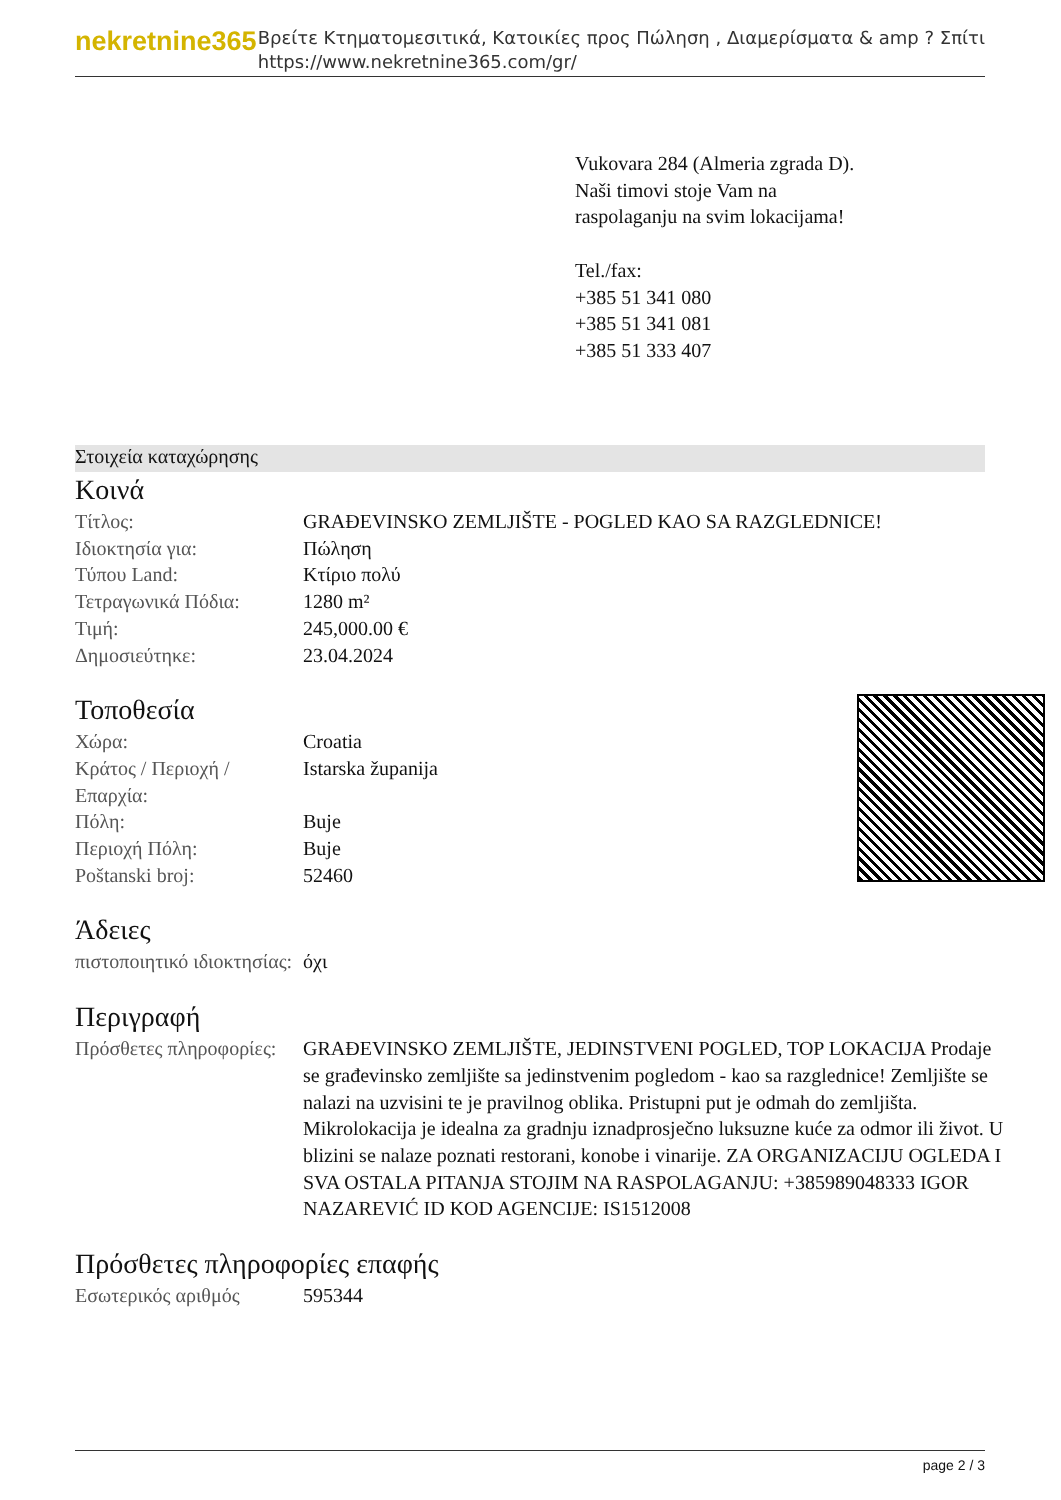nekretnine365
Βρείτε Κτηματομεσιτικά, Κατοικίες προς Πώληση , Διαμερίσματα & amp ? Σπίτι
https://www.nekretnine365.com/gr/
Vukovara 284 (Almeria zgrada D).
Naši timovi stoje Vam na raspolaganju na svim lokacijama!
Tel./fax:
+385 51 341 080
+385 51 341 081
+385 51 333 407
Στοιχεία καταχώρησης
Κοινά
| Τίτλος: | GRAĐEVINSKO ZEMLJIŠTE - POGLED KAO SA RAZGLEDNICE! |
| Ιδιοκτησία για: | Πώληση |
| Τύπου Land: | Κτίριο πολύ |
| Τετραγωνικά Πόδια: | 1280 m² |
| Τιμή: | 245,000.00 € |
| Δημοσιεύτηκε: | 23.04.2024 |
Τοποθεσία
| Χώρα: | Croatia |
| Κράτος / Περιοχή / Επαρχία: | Istarska županija |
| Πόλη: | Buje |
| Περιοχή Πόλη: | Buje |
| Poštanski broj: | 52460 |
Άδειες
| πιστοποιητικό ιδιοκτησίας: | όχι |
Περιγραφή
| Πρόσθετες πληροφορίες: | GRAĐEVINSKO ZEMLJIŠTE, JEDINSTVENI POGLED, TOP LOKACIJA Prodaje se građevinsko zemljište sa jedinstvenim pogledom - kao sa razglednice! Zemljište se nalazi na uzvisini te je pravilnog oblika. Pristupni put je odmah do zemljišta. Mikrolokacija je idealna za gradnju iznadprosječno luksuzne kuće za odmor ili život. U blizini se nalaze poznati restorani, konobe i vinarije. ZA ORGANIZACIJU OGLEDA I SVA OSTALA PITANJA STOJIM NA RASPOLAGANJU: +385989048333 IGOR NAZAREVIĆ ID KOD AGENCIJE: IS1512008 |
Πρόσθετες πληροφορίες επαφής
| Εσωτερικός αριθμός | 595344 |
page 2 / 3